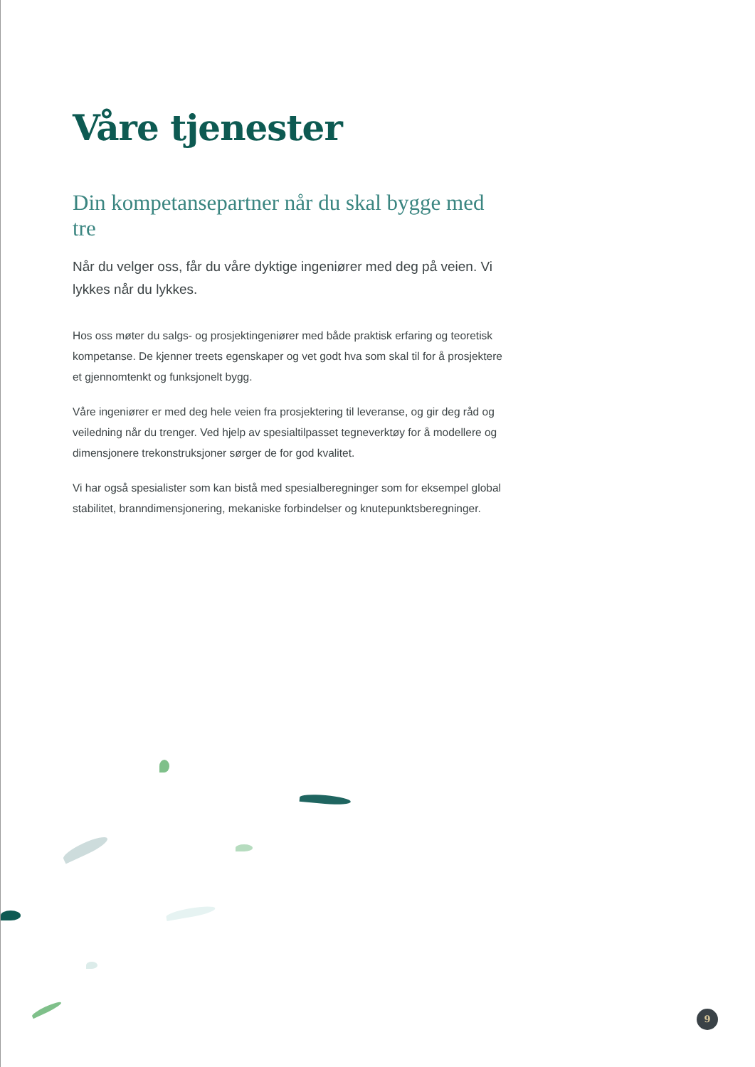Våre tjenester
Din kompetansepartner når du skal bygge med tre
Når du velger oss, får du våre dyktige ingeniører med deg på veien. Vi lykkes når du lykkes.
Hos oss møter du salgs- og prosjektingeniører med både praktisk erfaring og teoretisk kompetanse. De kjenner treets egenskaper og vet godt hva som skal til for å prosjektere et gjennomtenkt og funksjonelt bygg.
Våre ingeniører er med deg hele veien fra prosjektering til leveranse, og gir deg råd og veiledning når du trenger. Ved hjelp av spesialtilpasset tegneverktøy for å modellere og dimensjonere trekonstruksjoner sørger de for god kvalitet.
Vi har også spesialister som kan bistå med spesialberegninger som for eksempel global stabilitet, branndimensjonering, mekaniske forbindelser og knutepunktsberegninger.
9